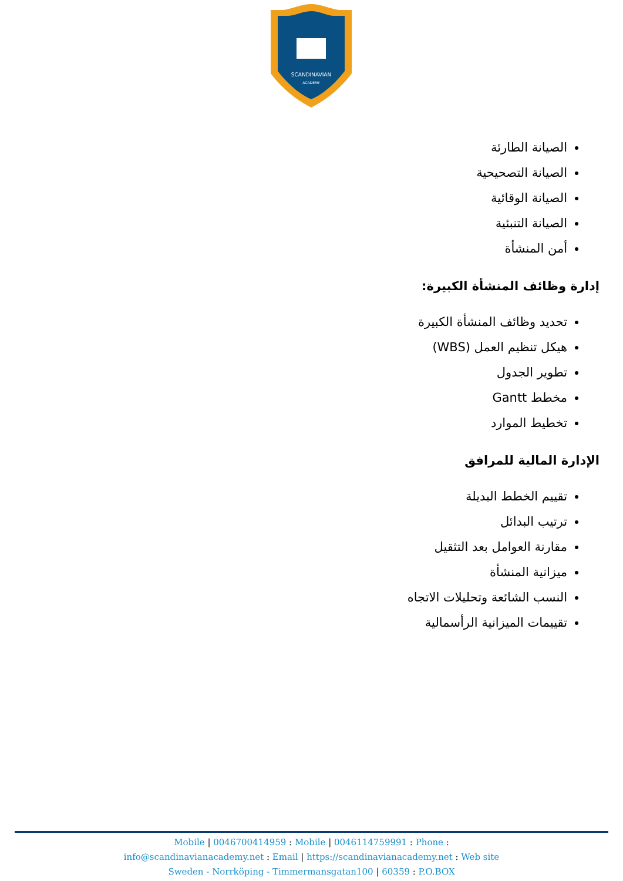SCANDINAVIAN
ACADEMY
الصيانة الطارئة
الصيانة التصحيحية
الصيانة الوقائية
الصيانة التنبئية
أمن المنشأة
إدارة وظائف المنشأة الكبيرة:
تحديد وظائف المنشأة الكبيرة
هيكل تنظيم العمل (WBS)
تطوير الجدول
مخطط Gantt
تخطيط الموارد
الإدارة المالية للمرافق
تقييم الخطط البديلة
ترتيب البدائل
مقارنة العوامل بعد التثقيل
ميزانية المنشأة
النسب الشائعة وتحليلات الاتجاه
تقييمات الميزانية الرأسمالية
Mobile | 0046700414959 : Mobile | 0046114759991 : Phone :
info@scandinavianacademy.net : Email | https://scandinavianacademy.net : Web site
Sweden - Norrköping - Timmermansgatan100 | 60359 : P.O.BOX